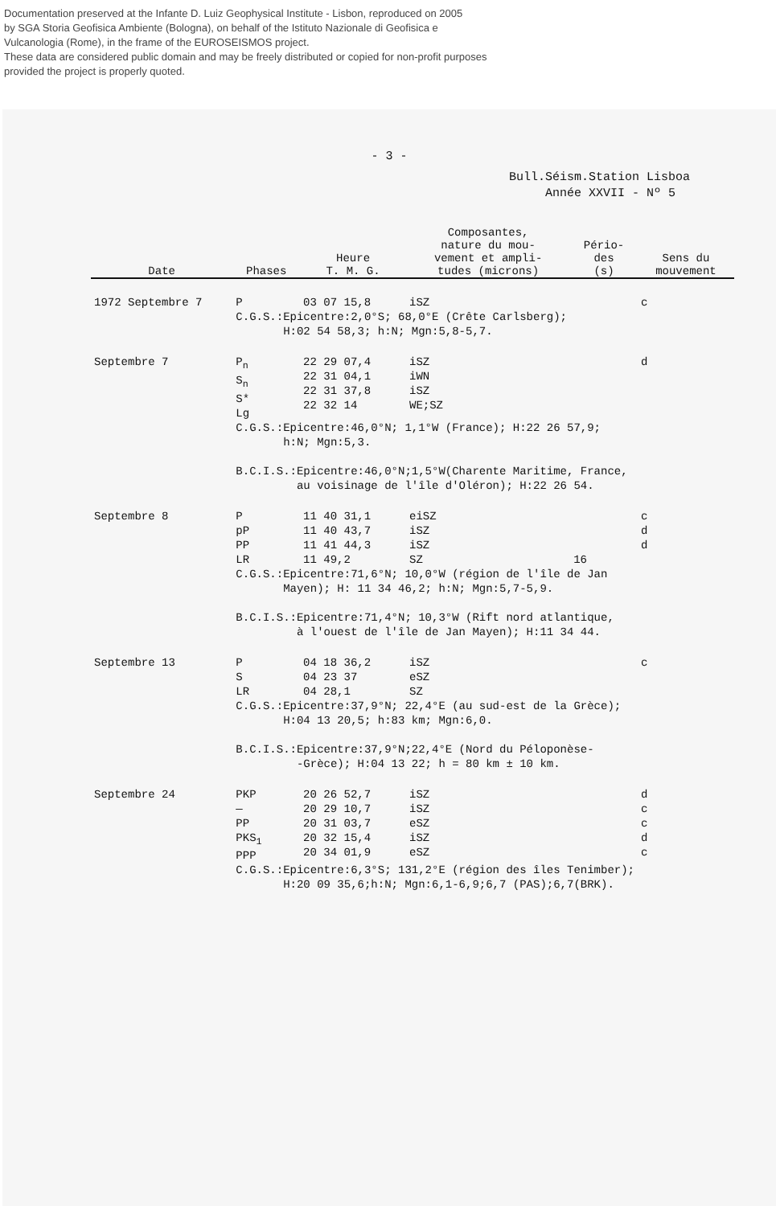Documentation preserved at the Infante D. Luiz Geophysical Institute - Lisbon, reproduced on 2005
by SGA Storia Geofisica Ambiente (Bologna), on behalf of the Istituto Nazionale di Geofisica e
Vulcanologia (Rome), in the frame of the EUROSEISMOS project.
These data are considered public domain and may be freely distributed or copied for non-profit purposes
provided the project is properly quoted.
- 3 -
Bull.Séism.Station Lisboa
Année XXVII - Nº 5
| Date | Phases | Heure T. M. G. | Composantes, nature du mou- vement et ampli- tudes (microns) | Pério- des (s) | Sens du mouvement |
| --- | --- | --- | --- | --- | --- |
| 1972 Septembre 7 | P | 03 07 15,8 | iSZ | | c |
| | C.G.S.:Epicentre:2,0°S; 68,0°E (Crête Carlsberg); H:02 54 58,3; h:N; Mgn:5,8-5,7. | | | | |
| Septembre 7 | P<sub>n</sub> S<sub>n</sub> S* Lg | 22 29 07,4 22 31 04,1 22 31 37,8 22 32 14 | iSZ iWN iSZ WE;SZ | | d |
| | C.G.S.:Epicentre:46,0°N; 1,1°W (France); H:22 26 57,9; h:N; Mgn:5,3. B.C.I.S.:Epicentre:46,0°N;1,5°W(Charente Maritime, France, au voisinage de l'île d'Oléron); H:22 26 54. | | | | |
| Septembre 8 | P pP PP LR | 11 40 31,1 11 40 43,7 11 41 44,3 11 49,2 | eiSZ iSZ iSZ SZ | 16 | c d d |
| | C.G.S.:Epicentre:71,6°N; 10,0°W (région de l'île de Jan Mayen); H: 11 34 46,2; h:N; Mgn:5,7-5,9. B.C.I.S.:Epicentre:71,4°N; 10,3°W (Rift nord atlantique, à l'ouest de l'île de Jan Mayen); H:11 34 44. | | | | |
| Septembre 13 | P S LR | 04 18 36,2 04 23 37 04 28,1 | iSZ eSZ SZ | | c |
| | C.G.S.:Epicentre:37,9°N; 22,4°E (au sud-est de la Grèce); H:04 13 20,5; h:83 km; Mgn:6,0. B.C.I.S.:Epicentre:37,9°N;22,4°E (Nord du Péloponèse- -Grèce); H:04 13 22; h = 80 km ± 10 km. | | | | |
| Septembre 24 | PKP — PP PKS<sub>1</sub> PPP | 20 26 52,7 20 29 10,7 20 31 03,7 20 32 15,4 20 34 01,9 | iSZ iSZ eSZ iSZ eSZ | | d c c d c |
| | C.G.S.:Epicentre:6,3°S; 131,2°E (région des îles Tenimber); H:20 09 35,6;h:N; Mgn:6,1-6,9;6,7 (PAS);6,7(BRK). | | | | |